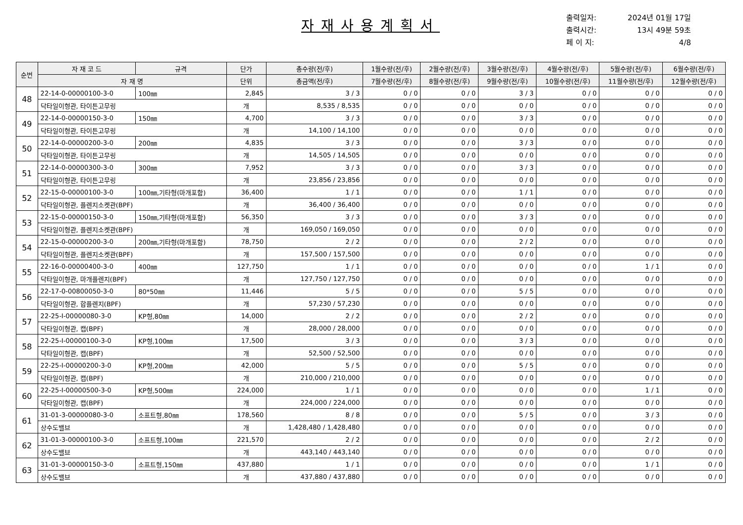자재사용계획서
출력일자: 2024년 01월 17일
출력시간: 13시 49분 59초
페 이 지: 4/8
| 순번 | 자 재 코 드 | 규격 | 단가 | 총수량(전/후) | 1월수량(전/후) | 2월수량(전/후) | 3월수량(전/후) | 4월수량(전/후) | 5월수량(전/후) | 6월수량(전/후) |
| --- | --- | --- | --- | --- | --- | --- | --- | --- | --- | --- |
| | 자 재 명 | | 단위 | 총금액(전/후) | 7월수량(전/후) | 8월수량(전/후) | 9월수량(전/후) | 10월수량(전/후) | 11월수량(전/후) | 12월수량(전/후) |
| 48 | 22-14-0-00000100-3-0 | 100㎜ | 2,845 | 3 / 3 | 0 / 0 | 0 / 0 | 3 / 3 | 0 / 0 | 0 / 0 | 0 / 0 |
| | 닥타일이형관, 타이튼고무링 | | 개 | 8,535 / 8,535 | 0 / 0 | 0 / 0 | 0 / 0 | 0 / 0 | 0 / 0 | 0 / 0 |
| 49 | 22-14-0-00000150-3-0 | 150㎜ | 4,700 | 3 / 3 | 0 / 0 | 0 / 0 | 3 / 3 | 0 / 0 | 0 / 0 | 0 / 0 |
| | 닥타일이형관, 타이튼고무링 | | 개 | 14,100 / 14,100 | 0 / 0 | 0 / 0 | 0 / 0 | 0 / 0 | 0 / 0 | 0 / 0 |
| 50 | 22-14-0-00000200-3-0 | 200㎜ | 4,835 | 3 / 3 | 0 / 0 | 0 / 0 | 3 / 3 | 0 / 0 | 0 / 0 | 0 / 0 |
| | 닥타일이형관, 타이튼고무링 | | 개 | 14,505 / 14,505 | 0 / 0 | 0 / 0 | 0 / 0 | 0 / 0 | 0 / 0 | 0 / 0 |
| 51 | 22-14-0-00000300-3-0 | 300㎜ | 7,952 | 3 / 3 | 0 / 0 | 0 / 0 | 3 / 3 | 0 / 0 | 0 / 0 | 0 / 0 |
| | 닥타일이형관, 타이튼고무링 | | 개 | 23,856 / 23,856 | 0 / 0 | 0 / 0 | 0 / 0 | 0 / 0 | 0 / 0 | 0 / 0 |
| 52 | 22-15-0-00000100-3-0 | 100㎜,기타형(마개포함) | 36,400 | 1 / 1 | 0 / 0 | 0 / 0 | 1 / 1 | 0 / 0 | 0 / 0 | 0 / 0 |
| | 닥타일이형관, 플렌지소켓관(BPF) | | 개 | 36,400 / 36,400 | 0 / 0 | 0 / 0 | 0 / 0 | 0 / 0 | 0 / 0 | 0 / 0 |
| 53 | 22-15-0-00000150-3-0 | 150㎜,기타형(마개포함) | 56,350 | 3 / 3 | 0 / 0 | 0 / 0 | 3 / 3 | 0 / 0 | 0 / 0 | 0 / 0 |
| | 닥타일이형관, 플렌지소켓관(BPF) | | 개 | 169,050 / 169,050 | 0 / 0 | 0 / 0 | 0 / 0 | 0 / 0 | 0 / 0 | 0 / 0 |
| 54 | 22-15-0-00000200-3-0 | 200㎜,기타형(마개포함) | 78,750 | 2 / 2 | 0 / 0 | 0 / 0 | 2 / 2 | 0 / 0 | 0 / 0 | 0 / 0 |
| | 닥타일이형관, 플렌지소켓관(BPF) | | 개 | 157,500 / 157,500 | 0 / 0 | 0 / 0 | 0 / 0 | 0 / 0 | 0 / 0 | 0 / 0 |
| 55 | 22-16-0-00000400-3-0 | 400㎜ | 127,750 | 1 / 1 | 0 / 0 | 0 / 0 | 0 / 0 | 0 / 0 | 1 / 1 | 0 / 0 |
| | 닥타일이형관, 마개플렌지(BPF) | | 개 | 127,750 / 127,750 | 0 / 0 | 0 / 0 | 0 / 0 | 0 / 0 | 0 / 0 | 0 / 0 |
| 56 | 22-17-0-00800050-3-0 | 80*50㎜ | 11,446 | 5 / 5 | 0 / 0 | 0 / 0 | 5 / 5 | 0 / 0 | 0 / 0 | 0 / 0 |
| | 닥타일이형관, 합플렌지(BPF) | | 개 | 57,230 / 57,230 | 0 / 0 | 0 / 0 | 0 / 0 | 0 / 0 | 0 / 0 | 0 / 0 |
| 57 | 22-25-I-00000080-3-0 | KP형,80㎜ | 14,000 | 2 / 2 | 0 / 0 | 0 / 0 | 2 / 2 | 0 / 0 | 0 / 0 | 0 / 0 |
| | 닥타일이형관, 캡(BPF) | | 개 | 28,000 / 28,000 | 0 / 0 | 0 / 0 | 0 / 0 | 0 / 0 | 0 / 0 | 0 / 0 |
| 58 | 22-25-I-00000100-3-0 | KP형,100㎜ | 17,500 | 3 / 3 | 0 / 0 | 0 / 0 | 3 / 3 | 0 / 0 | 0 / 0 | 0 / 0 |
| | 닥타일이형관, 캡(BPF) | | 개 | 52,500 / 52,500 | 0 / 0 | 0 / 0 | 0 / 0 | 0 / 0 | 0 / 0 | 0 / 0 |
| 59 | 22-25-I-00000200-3-0 | KP형,200㎜ | 42,000 | 5 / 5 | 0 / 0 | 0 / 0 | 5 / 5 | 0 / 0 | 0 / 0 | 0 / 0 |
| | 닥타일이형관, 캡(BPF) | | 개 | 210,000 / 210,000 | 0 / 0 | 0 / 0 | 0 / 0 | 0 / 0 | 0 / 0 | 0 / 0 |
| 60 | 22-25-I-00000500-3-0 | KP형,500㎜ | 224,000 | 1 / 1 | 0 / 0 | 0 / 0 | 0 / 0 | 0 / 0 | 1 / 1 | 0 / 0 |
| | 닥타일이형관, 캡(BPF) | | 개 | 224,000 / 224,000 | 0 / 0 | 0 / 0 | 0 / 0 | 0 / 0 | 0 / 0 | 0 / 0 |
| 61 | 31-01-3-00000080-3-0 | 소프트형,80㎜ | 178,560 | 8 / 8 | 0 / 0 | 0 / 0 | 5 / 5 | 0 / 0 | 3 / 3 | 0 / 0 |
| | 상수도밸브 | | 개 | 1,428,480 / 1,428,480 | 0 / 0 | 0 / 0 | 0 / 0 | 0 / 0 | 0 / 0 | 0 / 0 |
| 62 | 31-01-3-00000100-3-0 | 소프트형,100㎜ | 221,570 | 2 / 2 | 0 / 0 | 0 / 0 | 0 / 0 | 0 / 0 | 2 / 2 | 0 / 0 |
| | 상수도밸브 | | 개 | 443,140 / 443,140 | 0 / 0 | 0 / 0 | 0 / 0 | 0 / 0 | 0 / 0 | 0 / 0 |
| 63 | 31-01-3-00000150-3-0 | 소프트형,150㎜ | 437,880 | 1 / 1 | 0 / 0 | 0 / 0 | 0 / 0 | 0 / 0 | 1 / 1 | 0 / 0 |
| | 상수도밸브 | | 개 | 437,880 / 437,880 | 0 / 0 | 0 / 0 | 0 / 0 | 0 / 0 | 0 / 0 | 0 / 0 |